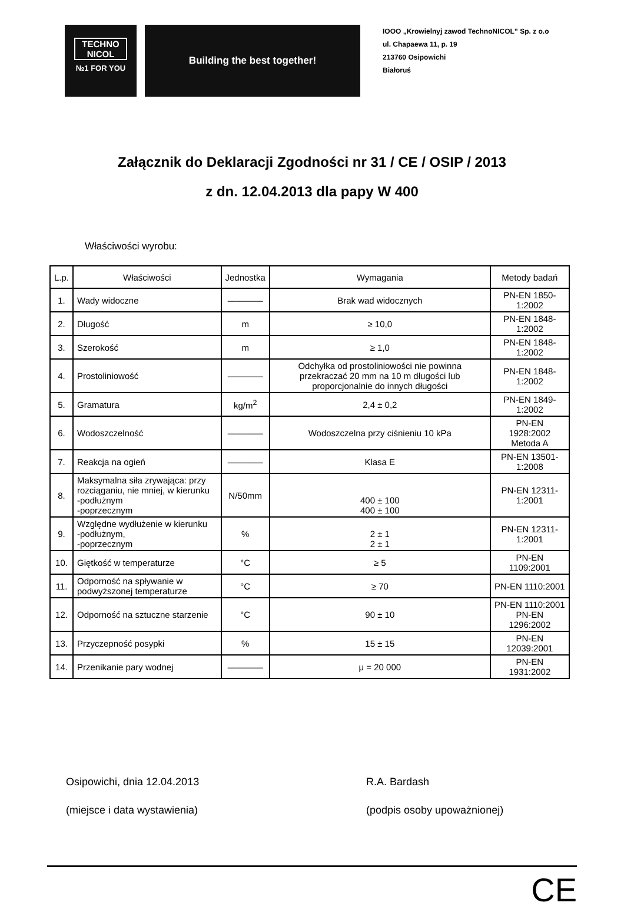TECHNO
NICOL
№1 FOR YOU
Building the best together!
IOOO „Krowielnyj zawod TechnoNICOL” Sp. z o.o
ul. Chapaewa 11, p. 19
213760 Osipowichi
Białoruś
Załącznik do Deklaracji Zgodności nr 31 / CE / OSIP / 2013
z dn. 12.04.2013 dla papy W 400
Właściwości wyrobu:
| L.p. | Właściwości | Jednostka | Wymagania | Metody badań |
| --- | --- | --- | --- | --- |
| 1. | Wady widoczne | ———— | Brak wad widocznych | PN-EN 1850-1:2002 |
| 2. | Długość | m | ≥ 10,0 | PN-EN 1848-1:2002 |
| 3. | Szerokość | m | ≥ 1,0 | PN-EN 1848-1:2002 |
| 4. | Prostoliniowość | ———— | Odchyłka od prostoliniowości nie powinna przekraczać 20 mm na 10 m długości lub proporcjonalnie do innych długości | PN-EN 1848-1:2002 |
| 5. | Gramatura | kg/m<sup>2</sup> | 2,4 ± 0,2 | PN-EN 1849-1:2002 |
| 6. | Wodoszczelność | ———— | Wodoszczelna przy ciśnieniu 10 kPa | PN-EN 1928:2002 Metoda A |
| 7. | Reakcja na ogień | ———— | Klasa E | PN-EN 13501-1:2008 |
| 8. | Maksymalna siła zrywająca: przy rozciąganiu, nie mniej, w kierunku -podłużnym -poprzecznym | N/50mm | 400 ± 100 400 ± 100 | PN-EN 12311-1:2001 |
| 9. | Względne wydłużenie w kierunku -podłużnym, -poprzecznym | % | 2 ± 1 2 ± 1 | PN-EN 12311-1:2001 |
| 10. | Giętkość w temperaturze | °C | ≥ 5 | PN-EN 1109:2001 |
| 11. | Odporność na spływanie w podwyższonej temperaturze | °C | ≥ 70 | PN-EN 1110:2001 |
| 12. | Odporność na sztuczne starzenie | °C | 90 ± 10 | PN-EN 1110:2001 PN-EN 1296:2002 |
| 13. | Przyczepność posypki | % | 15 ± 15 | PN-EN 12039:2001 |
| 14. | Przenikanie pary wodnej | ———— | μ = 20 000 | PN-EN 1931:2002 |
Osipowichi, dnia 12.04.2013
(miejsce i data wystawienia)
R.A. Bardash
(podpis osoby upoważnionej)
CE